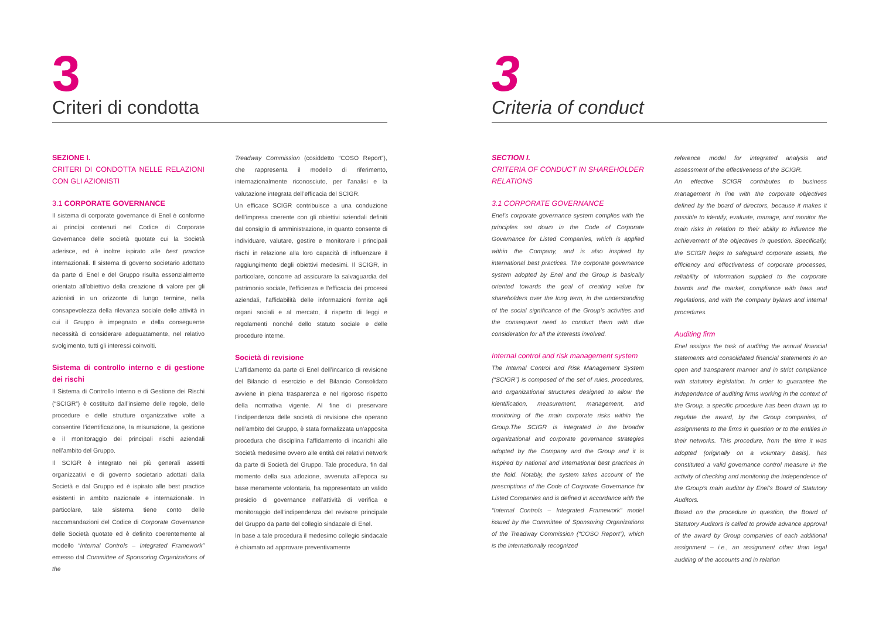3
Criteri di condotta
SEZIONE I.
CRITERI DI CONDOTTA NELLE RELAZIONI CON GLI AZIONISTI
3.1 CORPORATE GOVERNANCE
Il sistema di corporate governance di Enel è conforme ai princípi contenuti nel Codice di Corporate Governance delle società quotate cui la Società aderisce, ed è inoltre ispirato alle best practice internazionali. Il sistema di governo societario adottato da parte di Enel e del Gruppo risulta essenzialmente orientato all’obiettivo della creazione di valore per gli azionisti in un orizzonte di lungo termine, nella consapevolezza della rilevanza sociale delle attività in cui il Gruppo è impegnato e della conseguente necessità di considerare adeguatamente, nel relativo svolgimento, tutti gli interessi coinvolti.
Sistema di controllo interno e di gestione dei rischi
Il Sistema di Controllo Interno e di Gestione dei Rischi (“SCIGR”) è costituito dall’insieme delle regole, delle procedure e delle strutture organizzative volte a consentire l’identificazione, la misurazione, la gestione e il monitoraggio dei principali rischi aziendali nell’ambito del Gruppo.
Il SCIGR è integrato nei più generali assetti organizzativi e di governo societario adottati dalla Società e dal Gruppo ed è ispirato alle best practice esistenti in ambito nazionale e internazionale. In particolare, tale sistema tiene conto delle raccomandazioni del Codice di Corporate Governance delle Società quotate ed è definito coerentemente al modello “Internal Controls – Integrated Framework” emesso dal Committee of Sponsoring Organizations of the
Treadway Commission (cosiddetto “COSO Report”), che rappresenta il modello di riferimento, internazionalmente riconosciuto, per l’analisi e la valutazione integrata dell’efficacia del SCIGR.
Un efficace SCIGR contribuisce a una conduzione dell’impresa coerente con gli obiettivi aziendali definiti dal consiglio di amministrazione, in quanto consente di individuare, valutare, gestire e monitorare i principali rischi in relazione alla loro capacità di influenzare il raggiungimento degli obiettivi medesimi. Il SCIGR, in particolare, concorre ad assicurare la salvaguardia del patrimonio sociale, l’efficienza e l’efficacia dei processi aziendali, l’affidabilità delle informazioni fornite agli organi sociali e al mercato, il rispetto di leggi e regolamenti nonché dello statuto sociale e delle procedure interne.
Società di revisione
L’affidamento da parte di Enel dell’incarico di revisione del Bilancio di esercizio e del Bilancio Consolidato avviene in piena trasparenza e nel rigoroso rispetto della normativa vigente. Al fine di preservare l’indipendenza delle società di revisione che operano nell’ambito del Gruppo, è stata formalizzata un’apposita procedura che disciplina l’affidamento di incarichi alle Società medesime ovvero alle entità dei relativi network da parte di Società del Gruppo. Tale procedura, fin dal momento della sua adozione, avvenuta all’epoca su base meramente volontaria, ha rappresentato un valido presidio di governance nell’attività di verifica e monitoraggio dell’indipendenza del revisore principale del Gruppo da parte del collegio sindacale di Enel.
In base a tale procedura il medesimo collegio sindacale è chiamato ad approvare preventivamente
3
Criteria of conduct
SECTION I.
CRITERIA OF CONDUCT IN SHAREHOLDER RELATIONS
3.1 CORPORATE GOVERNANCE
Enel’s corporate governance system complies with the principles set down in the Code of Corporate Governance for Listed Companies, which is applied within the Company, and is also inspired by international best practices. The corporate governance system adopted by Enel and the Group is basically oriented towards the goal of creating value for shareholders over the long term, in the understanding of the social significance of the Group’s activities and the consequent need to conduct them with due consideration for all the interests involved.
Internal control and risk management system
The Internal Control and Risk Management System (“SCIGR”) is composed of the set of rules, procedures, and organizational structures designed to allow the identification, measurement, management, and monitoring of the main corporate risks within the Group.The SCIGR is integrated in the broader organizational and corporate governance strategies adopted by the Company and the Group and it is inspired by national and international best practices in the field. Notably, the system takes account of the prescriptions of the Code of Corporate Governance for Listed Companies and is defined in accordance with the “Internal Controls – Integrated Framework” model issued by the Committee of Sponsoring Organizations of the Treadway Commission (“COSO Report”), which is the internationally recognized
reference model for integrated analysis and assessment of the effectiveness of the SCIGR.
An effective SCIGR contributes to business management in line with the corporate objectives defined by the board of directors, because it makes it possible to identify, evaluate, manage, and monitor the main risks in relation to their ability to influence the achievement of the objectives in question. Specifically, the SCIGR helps to safeguard corporate assets, the efficiency and effectiveness of corporate processes, reliability of information supplied to the corporate boards and the market, compliance with laws and regulations, and with the company bylaws and internal procedures.
Auditing firm
Enel assigns the task of auditing the annual financial statements and consolidated financial statements in an open and transparent manner and in strict compliance with statutory legislation. In order to guarantee the independence of auditing firms working in the context of the Group, a specific procedure has been drawn up to regulate the award, by the Group companies, of assignments to the firms in question or to the entities in their networks. This procedure, from the time it was adopted (originally on a voluntary basis), has constituted a valid governance control measure in the activity of checking and monitoring the independence of the Group’s main auditor by Enel’s Board of Statutory Auditors.
Based on the procedure in question, the Board of Statutory Auditors is called to provide advance approval of the award by Group companies of each additional assignment – i.e., an assignment other than legal auditing of the accounts and in relation